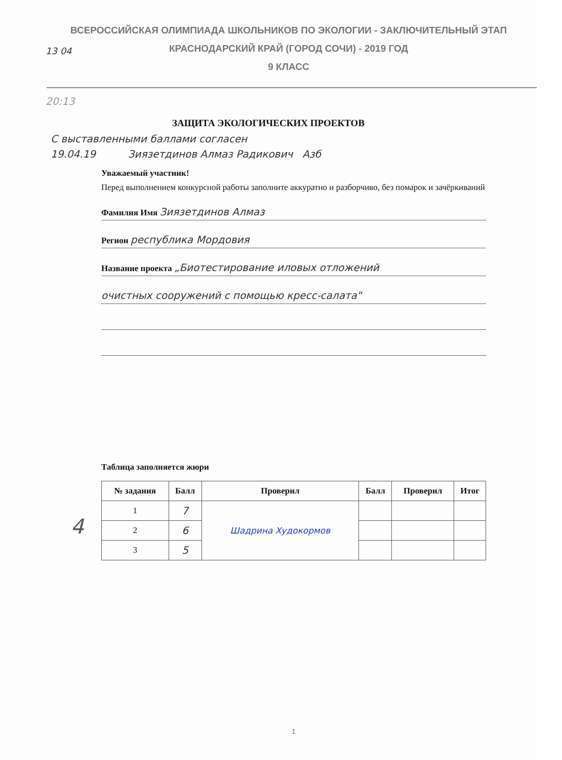ВСЕРОССИЙСКАЯ ОЛИМПИАДА ШКОЛЬНИКОВ ПО ЭКОЛОГИИ - ЗАКЛЮЧИТЕЛЬНЫЙ ЭТАП
КРАСНОДАРСКИЙ КРАЙ (ГОРОД СОЧИ) - 2019 ГОД
9 КЛАСС
13 04
20:13
ЗАЩИТА ЭКОЛОГИЧЕСКИХ ПРОЕКТОВ
С выставленными баллами согласен
19.04.19 Зиязетдинов Алмаз Радикович Азб
Уважаемый участник!
Перед выполнением конкурсной работы заполните аккуратно и разборчиво, без помарок и зачёркиваний
Фамилия Имя Зиязетдинов Алмаз
Регион республика Мордовия
Название проекта „Биотестирование иловых отложений
очистных сооружений с помощью кресс-салата"
Таблица заполняется жюри
| № задания | Балл | Проверил | Балл | Проверил | Итог |
| --- | --- | --- | --- | --- | --- |
| 1 | 7 | Шадрина Худокормов | | | |
| 2 | 6 | | | | |
| 3 | 5 | | | | |
4
1